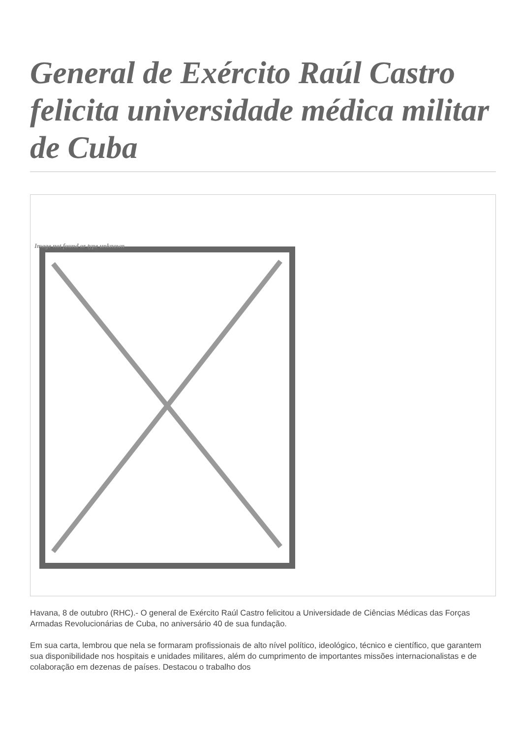General de Exército Raúl Castro felicita universidade médica militar de Cuba
Image not found or type unknown
Havana, 8 de outubro (RHC).- O general de Exército Raúl Castro felicitou a Universidade de Ciências Médicas das Forças Armadas Revolucionárias de Cuba, no aniversário 40 de sua fundação.
Em sua carta, lembrou que nela se formaram profissionais de alto nível político, ideológico, técnico e científico, que garantem sua disponibilidade nos hospitais e unidades militares, além do cumprimento de importantes missões internacionalistas e de colaboração em dezenas de países. Destacou o trabalho dos